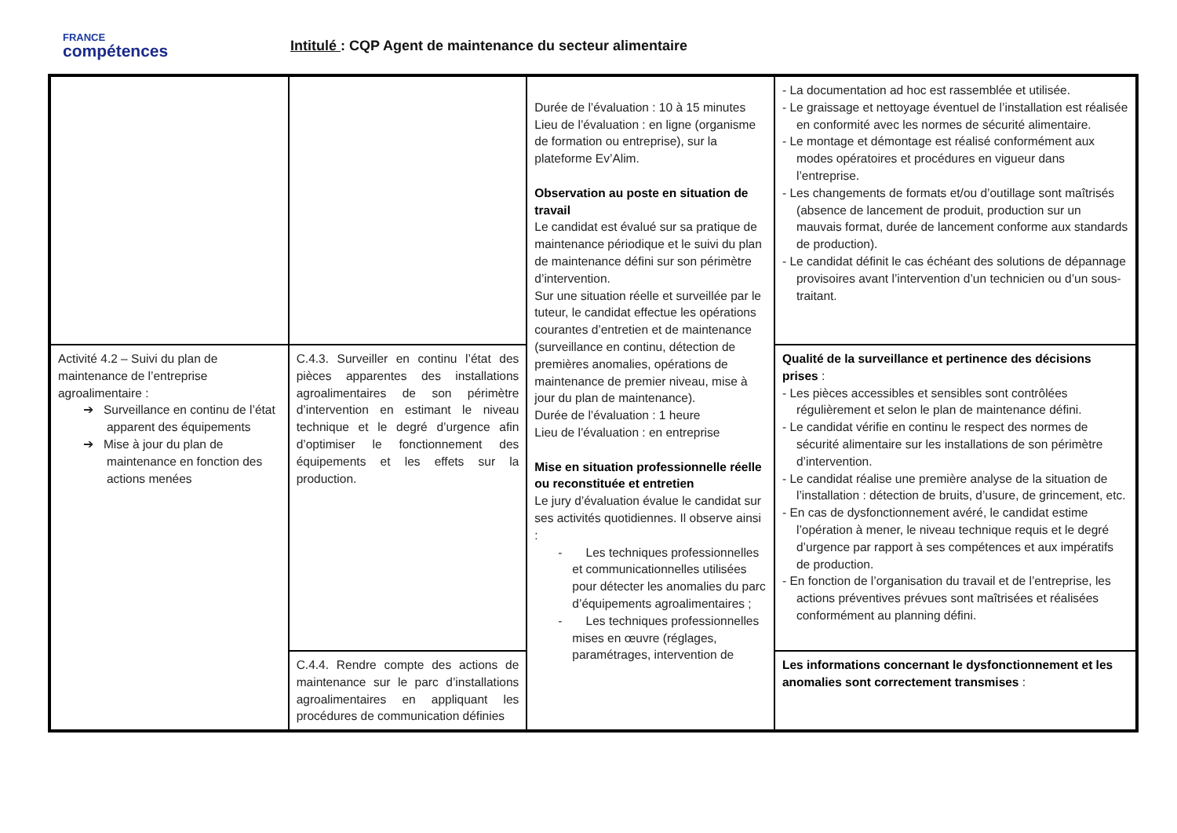FRANCE
compétences
Intitulé : CQP Agent de maintenance du secteur alimentaire
| | | Durée de l’évaluation : 10 à 15 minutes Lieu de l’évaluation : en ligne (organisme de formation ou entreprise), sur la plateforme Ev’Alim. Observation au poste en situation de travail Le candidat est évalué sur sa pratique de maintenance périodique et le suivi du plan de maintenance défini sur son périmètre d’intervention. Sur une situation réelle et surveillée par le tuteur, le candidat effectue les opérations courantes d’entretien et de maintenance (surveillance en continu, détection de premières anomalies, opérations de maintenance de premier niveau, mise à jour du plan de maintenance). Durée de l’évaluation : 1 heure Lieu de l’évaluation : en entreprise Mise en situation professionnelle réelle ou reconstituée et entretien Le jury d’évaluation évalue le candidat sur ses activités quotidiennes. Il observe ainsi : - Les techniques professionnelles et communicationnelles utilisées pour détecter les anomalies du parc d’équipements agroalimentaires ; - Les techniques professionnelles mises en œuvre (réglages, paramétrages, intervention de | - La documentation ad hoc est rassemblée et utilisée. - Le graissage et nettoyage éventuel de l’installation est réalisée en conformité avec les normes de sécurité alimentaire. - Le montage et démontage est réalisé conformément aux modes opératoires et procédures en vigueur dans l’entreprise. - Les changements de formats et/ou d’outillage sont maîtrisés (absence de lancement de produit, production sur un mauvais format, durée de lancement conforme aux standards de production). - Le candidat définit le cas échéant des solutions de dépannage provisoires avant l’intervention d’un technicien ou d’un sous-traitant. |
| Activité 4.2 – Suivi du plan de maintenance de l’entreprise agroalimentaire : ➔ Surveillance en continu de l’état apparent des équipements ➔ Mise à jour du plan de maintenance en fonction des actions menées | C.4.3. Surveiller en continu l’état des pièces apparentes des installations agroalimentaires de son périmètre d’intervention en estimant le niveau technique et le degré d’urgence afin d’optimiser le fonctionnement des équipements et les effets sur la production. | | Qualité de la surveillance et pertinence des décisions prises : - Les pièces accessibles et sensibles sont contrôlées régulièrement et selon le plan de maintenance défini. - Le candidat vérifie en continu le respect des normes de sécurité alimentaire sur les installations de son périmètre d’intervention. - Le candidat réalise une première analyse de la situation de l’installation : détection de bruits, d’usure, de grincement, etc. - En cas de dysfonctionnement avéré, le candidat estime l’opération à mener, le niveau technique requis et le degré d’urgence par rapport à ses compétences et aux impératifs de production. - En fonction de l’organisation du travail et de l’entreprise, les actions préventives prévues sont maîtrisées et réalisées conformément au planning défini. |
| | C.4.4. Rendre compte des actions de maintenance sur le parc d’installations agroalimentaires en appliquant les procédures de communication définies | | Les informations concernant le dysfonctionnement et les anomalies sont correctement transmises : |